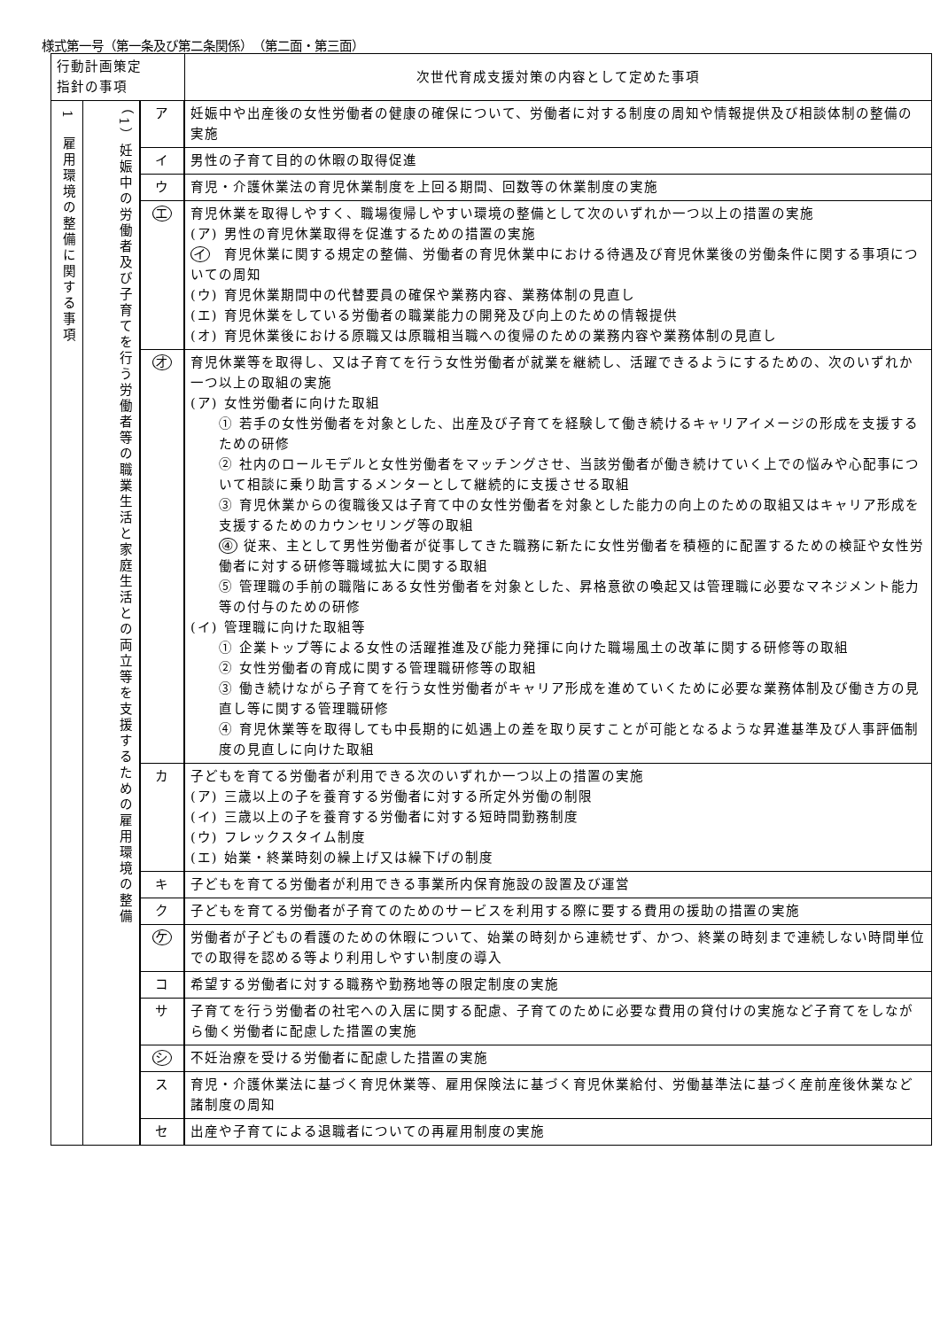様式第一号（第一条及び第二条関係）　（第二面・第三面）
| 行動計画策定 指針の事項 | | | 次世代育成支援対策の内容として定めた事項 |
| --- | --- | --- | --- |
| 1 雇用環境の整備に関する事項 | （1）妊娠中の労働者及び子育てを行う労働者等の職業生活と家庭生活との両立等を支援するための雇用環境の整備 | ア | 妊娠中や出産後の女性労働者の健康の確保について、労働者に対する制度の周知や情報提供及び相談体制の整備の実施 |
| | | イ | 男性の子育て目的の休暇の取得促進 |
| | | ウ | 育児・介護休業法の育児休業制度を上回る期間、回数等の休業制度の実施 |
| | | エ | 育児休業を取得しやすく、職場復帰しやすい環境の整備として次のいずれか一つ以上の措置の実施 (ア) 男性の育児休業取得を促進するための措置の実施 イ 育児休業に関する規定の整備、労働者の育児休業中における待遇及び育児休業後の労働条件に関する事項についての周知 (ウ) 育児休業期間中の代替要員の確保や業務内容、業務体制の見直し (エ) 育児休業をしている労働者の職業能力の開発及び向上のための情報提供 (オ) 育児休業後における原職又は原職相当職への復帰のための業務内容や業務体制の見直し |
| | | オ | 育児休業等を取得し、又は子育てを行う女性労働者が就業を継続し、活躍できるようにするための、次のいずれか一つ以上の取組の実施 (ア) 女性労働者に向けた取組 ① 若手の女性労働者を対象とした、出産及び子育てを経験して働き続けるキャリアイメージの形成を支援するための研修 ② 社内のロールモデルと女性労働者をマッチングさせ、当該労働者が働き続けていく上での悩みや心配事について相談に乗り助言するメンターとして継続的に支援させる取組 ③ 育児休業からの復職後又は子育て中の女性労働者を対象とした能力の向上のための取組又はキャリア形成を支援するためのカウンセリング等の取組 ④ 従来、主として男性労働者が従事してきた職務に新たに女性労働者を積極的に配置するための検証や女性労働者に対する研修等職域拡大に関する取組 ⑤ 管理職の手前の職階にある女性労働者を対象とした、昇格意欲の喚起又は管理職に必要なマネジメント能力等の付与のための研修 (イ) 管理職に向けた取組等 ① 企業トップ等による女性の活躍推進及び能力発揮に向けた職場風土の改革に関する研修等の取組 ② 女性労働者の育成に関する管理職研修等の取組 ③ 働き続けながら子育てを行う女性労働者がキャリア形成を進めていくために必要な業務体制及び働き方の見直し等に関する管理職研修 ④ 育児休業等を取得しても中長期的に処遇上の差を取り戻すことが可能となるような昇進基準及び人事評価制度の見直しに向けた取組 |
| | | カ | 子どもを育てる労働者が利用できる次のいずれか一つ以上の措置の実施 (ア) 三歳以上の子を養育する労働者に対する所定外労働の制限 (イ) 三歳以上の子を養育する労働者に対する短時間勤務制度 (ウ) フレックスタイム制度 (エ) 始業・終業時刻の繰上げ又は繰下げの制度 |
| | | キ | 子どもを育てる労働者が利用できる事業所内保育施設の設置及び運営 |
| | | ク | 子どもを育てる労働者が子育てのためのサービスを利用する際に要する費用の援助の措置の実施 |
| | | ケ | 労働者が子どもの看護のための休暇について、始業の時刻から連続せず、かつ、終業の時刻まで連続しない時間単位での取得を認める等より利用しやすい制度の導入 |
| | | コ | 希望する労働者に対する職務や勤務地等の限定制度の実施 |
| | | サ | 子育てを行う労働者の社宅への入居に関する配慮、子育てのために必要な費用の貸付けの実施など子育てをしながら働く労働者に配慮した措置の実施 |
| | | シ | 不妊治療を受ける労働者に配慮した措置の実施 |
| | | ス | 育児・介護休業法に基づく育児休業等、雇用保険法に基づく育児休業給付、労働基準法に基づく産前産後休業など諸制度の周知 |
| | | セ | 出産や子育てによる退職者についての再雇用制度の実施 |